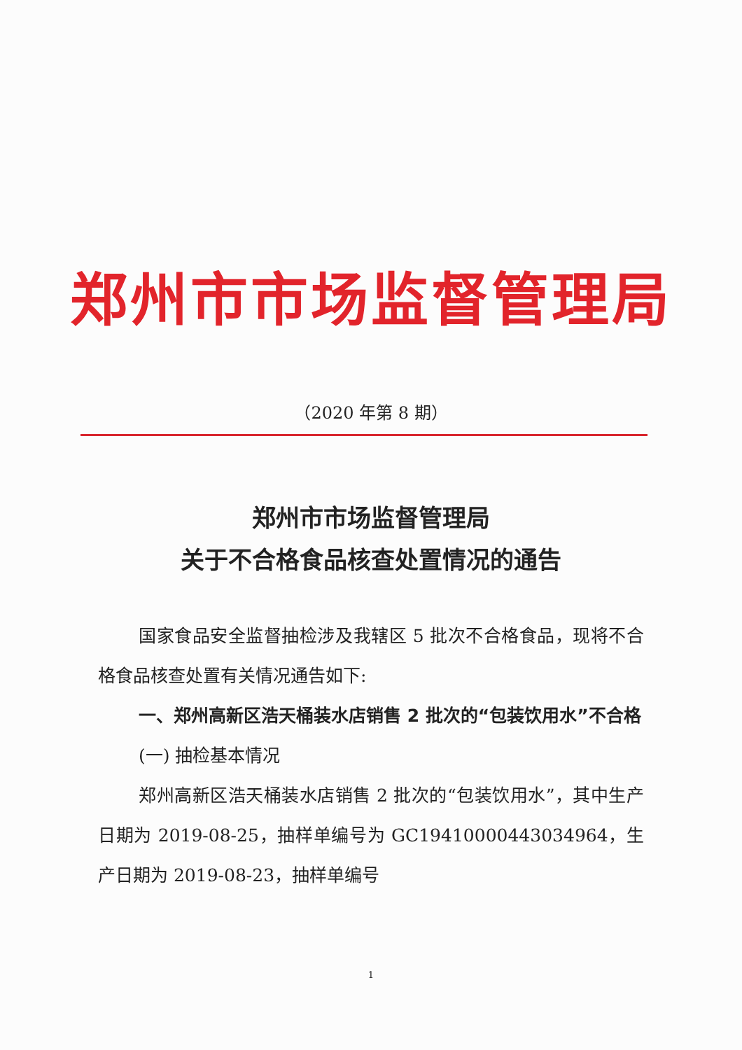郑州市市场监督管理局
（2020 年第 8 期）
郑州市市场监督管理局
关于不合格食品核查处置情况的通告
国家食品安全监督抽检涉及我辖区 5 批次不合格食品，现将不合格食品核查处置有关情况通告如下:
一、郑州高新区浩天桶装水店销售 2 批次的“包装饮用水”不合格
(一) 抽检基本情况
郑州高新区浩天桶装水店销售 2 批次的“包装饮用水”，其中生产日期为 2019-08-25，抽样单编号为 GC19410000443034964，生产日期为 2019-08-23，抽样单编号
1